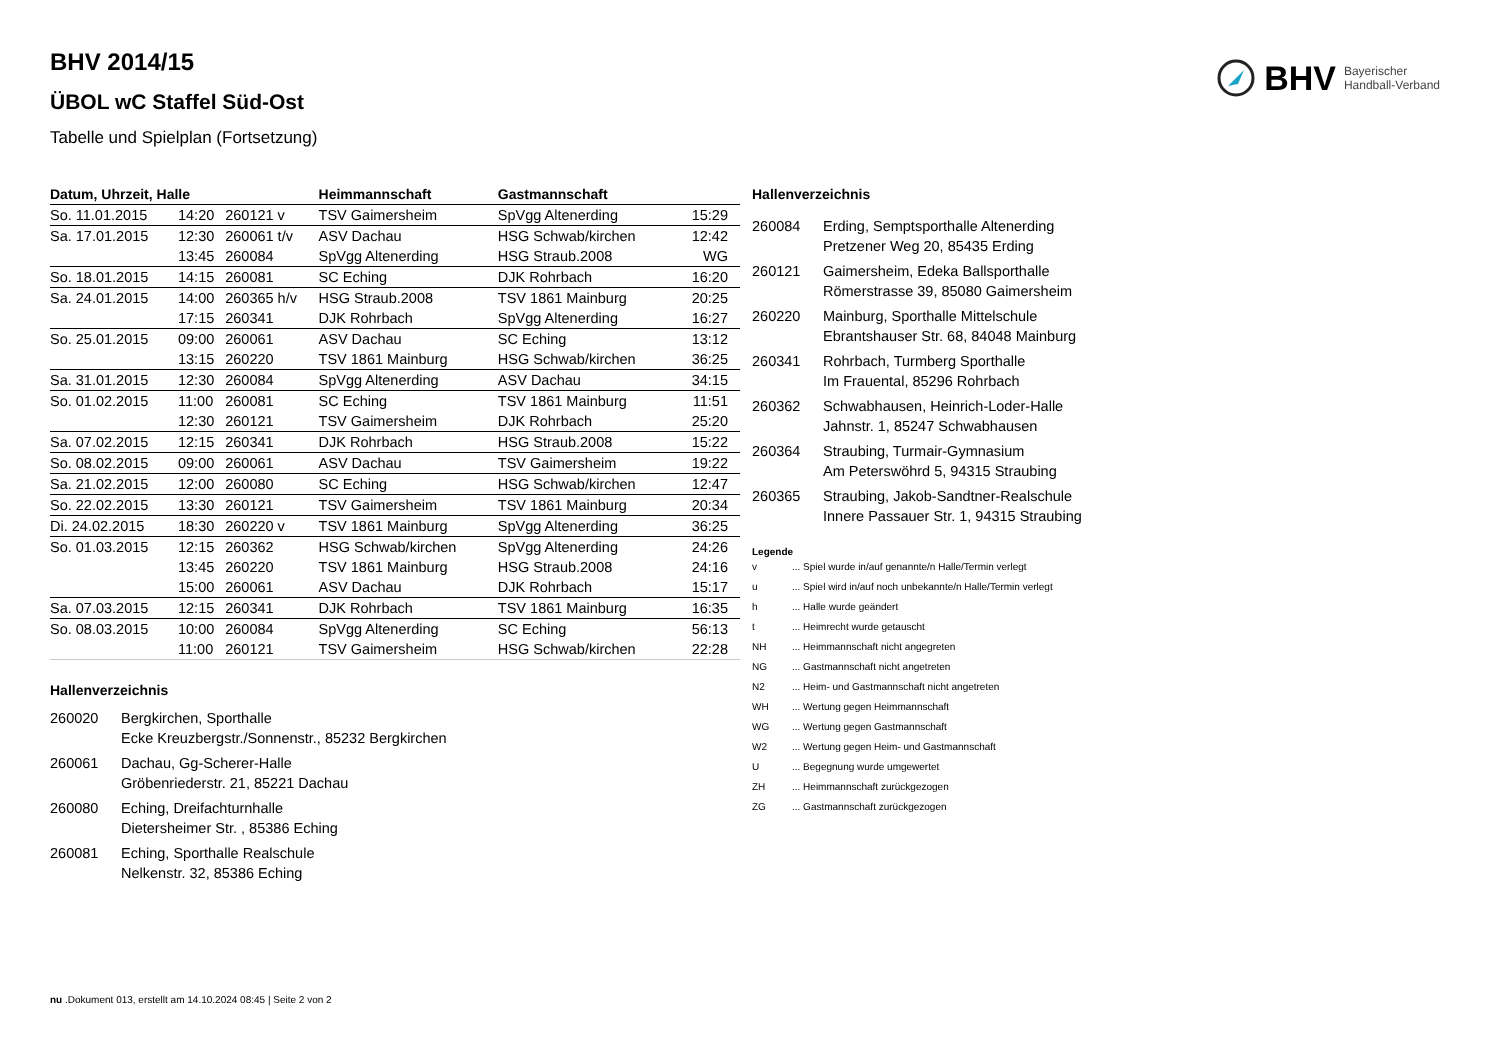BHV Bayerischer
Handball-Verband
BHV 2014/15
ÜBOL wC Staffel Süd-Ost
Tabelle und Spielplan (Fortsetzung)
| Datum, Uhrzeit, Halle | | | Heimmannschaft | Gastmannschaft | |
| --- | --- | --- | --- | --- | --- |
| So. 11.01.2015 | 14:20 | 260121 v | TSV Gaimersheim | SpVgg Altenerding | 15:29 |
| Sa. 17.01.2015 | 12:30 | 260061 t/v | ASV Dachau | HSG Schwab/kirchen | 12:42 |
| | 13:45 | 260084 | SpVgg Altenerding | HSG Straub.2008 | WG |
| So. 18.01.2015 | 14:15 | 260081 | SC Eching | DJK Rohrbach | 16:20 |
| Sa. 24.01.2015 | 14:00 | 260365 h/v | HSG Straub.2008 | TSV 1861 Mainburg | 20:25 |
| | 17:15 | 260341 | DJK Rohrbach | SpVgg Altenerding | 16:27 |
| So. 25.01.2015 | 09:00 | 260061 | ASV Dachau | SC Eching | 13:12 |
| | 13:15 | 260220 | TSV 1861 Mainburg | HSG Schwab/kirchen | 36:25 |
| Sa. 31.01.2015 | 12:30 | 260084 | SpVgg Altenerding | ASV Dachau | 34:15 |
| So. 01.02.2015 | 11:00 | 260081 | SC Eching | TSV 1861 Mainburg | 11:51 |
| | 12:30 | 260121 | TSV Gaimersheim | DJK Rohrbach | 25:20 |
| Sa. 07.02.2015 | 12:15 | 260341 | DJK Rohrbach | HSG Straub.2008 | 15:22 |
| So. 08.02.2015 | 09:00 | 260061 | ASV Dachau | TSV Gaimersheim | 19:22 |
| Sa. 21.02.2015 | 12:00 | 260080 | SC Eching | HSG Schwab/kirchen | 12:47 |
| So. 22.02.2015 | 13:30 | 260121 | TSV Gaimersheim | TSV 1861 Mainburg | 20:34 |
| Di. 24.02.2015 | 18:30 | 260220 v | TSV 1861 Mainburg | SpVgg Altenerding | 36:25 |
| So. 01.03.2015 | 12:15 | 260362 | HSG Schwab/kirchen | SpVgg Altenerding | 24:26 |
| | 13:45 | 260220 | TSV 1861 Mainburg | HSG Straub.2008 | 24:16 |
| | 15:00 | 260061 | ASV Dachau | DJK Rohrbach | 15:17 |
| Sa. 07.03.2015 | 12:15 | 260341 | DJK Rohrbach | TSV 1861 Mainburg | 16:35 |
| So. 08.03.2015 | 10:00 | 260084 | SpVgg Altenerding | SC Eching | 56:13 |
| | 11:00 | 260121 | TSV Gaimersheim | HSG Schwab/kirchen | 22:28 |
Hallenverzeichnis
260020 Bergkirchen, Sporthalle
Ecke Kreuzbergstr./Sonnenstr., 85232 Bergkirchen
260061 Dachau, Gg-Scherer-Halle
Gröbenriederstr. 21, 85221 Dachau
260080 Eching, Dreifachturnhalle
Dietersheimer Str. , 85386 Eching
260081 Eching, Sporthalle Realschule
Nelkenstr. 32, 85386 Eching
Hallenverzeichnis
260084 Erding, Semptsporthalle Altenerding
Pretzener Weg 20, 85435 Erding
260121 Gaimersheim, Edeka Ballsporthalle
Römerstrasse 39, 85080 Gaimersheim
260220 Mainburg, Sporthalle Mittelschule
Ebrantshauser Str. 68, 84048 Mainburg
260341 Rohrbach, Turmberg Sporthalle
Im Frauental, 85296 Rohrbach
260362 Schwabhausen, Heinrich-Loder-Halle
Jahnstr. 1, 85247 Schwabhausen
260364 Straubing, Turmair-Gymnasium
Am Peterswöhrd 5, 94315 Straubing
260365 Straubing, Jakob-Sandtner-Realschule
Innere Passauer Str. 1, 94315 Straubing
Legende
v... Spiel wurde in/auf genannte/n Halle/Termin verlegt
u... Spiel wird in/auf noch unbekannte/n Halle/Termin verlegt
h... Halle wurde geändert
t... Heimrecht wurde getauscht
NH... Heimmannschaft nicht angegreten
NG... Gastmannschaft nicht angetreten
N2... Heim- und Gastmannschaft nicht angetreten
WH... Wertung gegen Heimmannschaft
WG... Wertung gegen Gastmannschaft
W2... Wertung gegen Heim- und Gastmannschaft
U... Begegnung wurde umgewertet
ZH... Heimmannschaft zurückgezogen
ZG... Gastmannschaft zurückgezogen
nu .Dokument 013, erstellt am 14.10.2024 08:45 | Seite 2 von 2